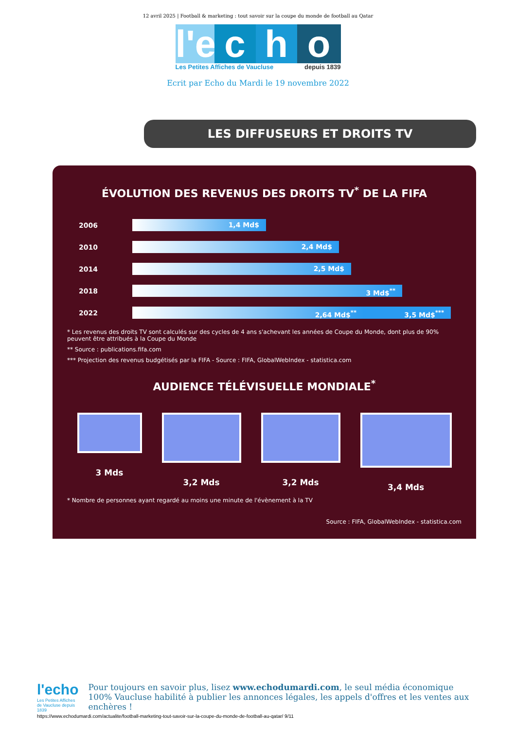12 avril 2025 | Football & marketing : tout savoir sur la coupe du monde de football au Qatar
l'e
c
h
o
Les Petites Affiches de Vaucluse depuis 1839
Ecrit par Echo du Mardi le 19 novembre 2022
LES DIFFUSEURS ET DROITS TV
ÉVOLUTION DES REVENUS DES DROITS TV<sup>*</sup> DE LA FIFA
2006
1,4 Md$
2010
2,4 Md$
2014
2,5 Md$
2018
3 Md$<sup>**</sup>
2022
2,64 Md$<sup>**</sup> 3,5 Md$<sup>***</sup>
* Les revenus des droits TV sont calculés sur des cycles de 4 ans s'achevant les années de Coupe du Monde, dont plus de 90% peuvent être attribués à la Coupe du Monde
** Source : publications.fifa.com
*** Projection des revenus budgétisés par la FIFA - Source : FIFA, GlobalWebIndex - statistica.com
AUDIENCE TÉLÉVISUELLE MONDIALE<sup>*</sup>
3 Mds 3,2 Mds 3,2 Mds 3,4 Mds
* Nombre de personnes ayant regardé au moins une minute de l'évènement à la TV
Source : FIFA, GlobalWebIndex - statistica.com
l'echo
Les Petites Affiches de Vaucluse depuis 1839
Pour toujours en savoir plus, lisez www.echodumardi.com, le seul média économique 100% Vaucluse habilité à publier les annonces légales, les appels d'offres et les ventes aux enchères !
https://www.echodumardi.com/actualite/football-marketing-tout-savoir-sur-la-coupe-du-monde-de-football-au-qatar/ 9/11